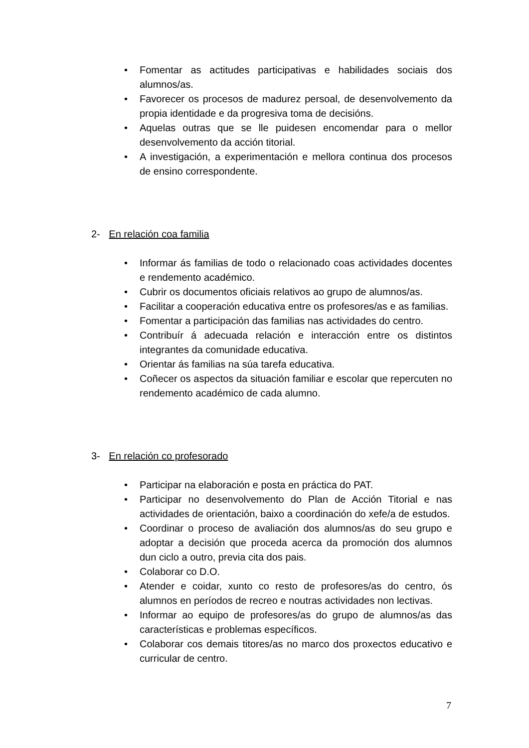• Fomentar as actitudes participativas e habilidades sociais dos alumnos/as.
• Favorecer os procesos de madurez persoal, de desenvolvemento da propia identidade e da progresiva toma de decisións.
• Aquelas outras que se lle puidesen encomendar para o mellor desenvolvemento da acción titorial.
• A investigación, a experimentación e mellora continua dos procesos de ensino correspondente.
2- En relación coa familia
• Informar ás familias de todo o relacionado coas actividades docentes e rendemento académico.
• Cubrir os documentos oficiais relativos ao grupo de alumnos/as.
• Facilitar a cooperación educativa entre os profesores/as e as familias.
• Fomentar a participación das familias nas actividades do centro.
• Contribuír á adecuada relación e interacción entre os distintos integrantes da comunidade educativa.
• Orientar ás familias na súa tarefa educativa.
• Coñecer os aspectos da situación familiar e escolar que repercuten no rendemento académico de cada alumno.
3- En relación co profesorado
• Participar na elaboración e posta en práctica do PAT.
• Participar no desenvolvemento do Plan de Acción Titorial e nas actividades de orientación, baixo a coordinación do xefe/a de estudos.
• Coordinar o proceso de avaliación dos alumnos/as do seu grupo e adoptar a decisión que proceda acerca da promoción dos alumnos dun ciclo a outro, previa cita dos pais.
• Colaborar co D.O.
• Atender e coidar, xunto co resto de profesores/as do centro, ós alumnos en períodos de recreo e noutras actividades non lectivas.
• Informar ao equipo de profesores/as do grupo de alumnos/as das características e problemas específicos.
• Colaborar cos demais titores/as no marco dos proxectos educativo e curricular de centro.
7